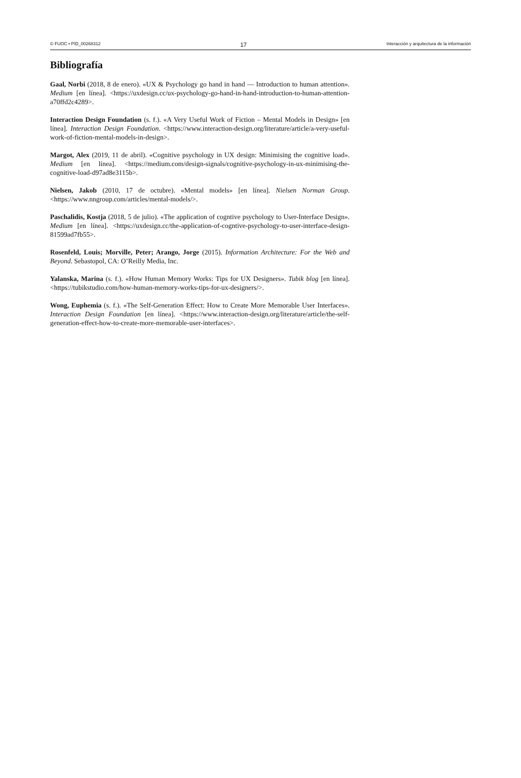© FUOC • PID_00268312 17 Interacción y arquitectura de la información
Bibliografía
Gaal, Norbi (2018, 8 de enero). «UX & Psychology go hand in hand — Introduction to human attention». Medium [en línea]. <https://uxdesign.cc/ux-psychology-go-hand-in-hand-introduction-to-human-attention-a70ffd2c4289>.
Interaction Design Foundation (s. f.). «A Very Useful Work of Fiction – Mental Models in Design» [en línea]. Interaction Design Foundation. <https://www.interaction-design.org/literature/article/a-very-useful-work-of-fiction-mental-models-in-design>.
Margot, Alex (2019, 11 de abril). «Cognitive psychology in UX design: Minimising the cognitive load». Medium [en línea]. <https://medium.com/design-signals/cognitive-psychology-in-ux-minimising-the-cognitive-load-d97ad8e3115b>.
Nielsen, Jakob (2010, 17 de octubre). «Mental models» [en línea]. Nielsen Norman Group. <https://www.nngroup.com/articles/mental-models/>.
Paschalidis, Kostja (2018, 5 de julio). «The application of cogntive psychology to User-Interface Design». Medium [en línea]. <https://uxdesign.cc/the-application-of-cogntive-psychology-to-user-interface-design-81599ad7fb55>.
Rosenfeld, Louis; Morville, Peter; Arango, Jorge (2015). Information Architecture: For the Web and Beyond. Sebastopol, CA: O’Reilly Media, Inc.
Yalanska, Marina (s. f.). «How Human Memory Works: Tips for UX Designers». Tubik blog [en línea]. <https://tubikstudio.com/how-human-memory-works-tips-for-ux-designers/>.
Wong, Euphemia (s. f.). «The Self-Generation Effect: How to Create More Memorable User Interfaces». Interaction Design Foundation [en línea]. <https://www.interaction-design.org/literature/article/the-self-generation-effect-how-to-create-more-memorable-user-interfaces>.